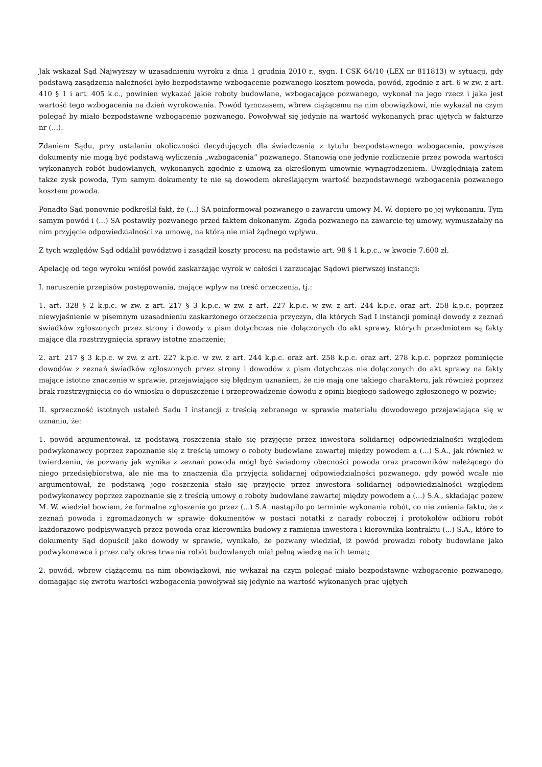Jak wskazał Sąd Najwyższy w uzasadnieniu wyroku z dnia 1 grudnia 2010 r., sygn. I CSK 64/10 (LEX nr 811813) w sytuacji, gdy podstawą zasądzenia należności było bezpodstawne wzbogacenie pozwanego kosztem powoda, powód, zgodnie z art. 6 w zw. z art. 410 § 1 i art. 405 k.c., powinien wykazać jakie roboty budowlane, wzbogacające pozwanego, wykonał na jego rzecz i jaka jest wartość tego wzbogacenia na dzień wyrokowania. Powód tymczasem, wbrew ciążącemu na nim obowiązkowi, nie wykazał na czym polegać by miało bezpodstawne wzbogacenie pozwanego. Powoływał się jedynie na wartość wykonanych prac ujętych w fakturze nr (...).
Zdaniem Sądu, przy ustalaniu okoliczności decydujących dla świadczenia z tytułu bezpodstawnego wzbogacenia, powyższe dokumenty nie mogą być podstawą wyliczenia „wzbogacenia” pozwanego. Stanowią one jedynie rozliczenie przez powoda wartości wykonanych robót budowlanych, wykonanych zgodnie z umową za określonym umownie wynagrodzeniem. Uwzględniają zatem także zysk powoda, Tym samym dokumenty te nie są dowodem określającym wartość bezpodstawnego wzbogacenia pozwanego kosztem powoda.
Ponadto Sąd ponownie podkreślił fakt, że (...) SA poinformował pozwanego o zawarciu umowy M. W. dopiero po jej wykonaniu. Tym samym powód i (...) SA postawiły pozwanego przed faktem dokonanym. Zgoda pozwanego na zawarcie tej umowy, wymuszałaby na nim przyjęcie odpowiedzialności za umowę, na którą nie miał żądnego wpływu.
Z tych względów Sąd oddalił powództwo i zasądził koszty procesu na podstawie art. 98 § 1 k.p.c., w kwocie 7.600 zł.
Apelację od tego wyroku wniósł powód zaskarżając wyrok w całości i zarzucając Sądowi pierwszej instancji:
I. naruszenie przepisów postępowania, mające wpływ na treść orzeczenia, tj.:
1. art. 328 § 2 k.p.c. w zw. z art. 217 § 3 k.p.c. w zw. z art. 227 k.p.c. w zw. z art. 244 k.p.c. oraz art. 258 k.p.c. poprzez niewyjaśnienie w pisemnym uzasadnieniu zaskarżonego orzeczenia przyczyn, dla których Sąd I instancji pominął dowody z zeznań świadków zgłoszonych przez strony i dowody z pism dotychczas nie dołączonych do akt sprawy, których przedmiotem są fakty mające dla rozstrzygnięcia sprawy istotne znaczenie;
2. art. 217 § 3 k.p.c. w zw. z art. 227 k.p.c. w zw. z art. 244 k.p.c. oraz art. 258 k.p.c. oraz art. 278 k.p.c. poprzez pominięcie dowodów z zeznań świadków zgłoszonych przez strony i dowodów z pism dotychczas nie dołączonych do akt sprawy na fakty mające istotne znaczenie w sprawie, przejawiające się błędnym uznaniem, że nie mają one takiego charakteru, jak również poprzez brak rozstrzygnięcia co do wniosku o dopuszczenie i przeprowadzenie dowodu z opinii biegłego sądowego zgłoszonego w pozwie;
II. sprzeczność istotnych ustaleń Sadu I instancji z treścią zebranego w sprawie materiału dowodowego przejawiająca się w uznaniu, że:
1. powód argumentował, iż podstawą roszczenia stało się przyjęcie przez inwestora solidarnej odpowiedzialności względem podwykonawcy poprzez zapoznanie się z treścią umowy o roboty budowlane zawartej między powodem a (...) S.A., jak również w twierdzeniu, że pozwany jak wynika z zeznań powoda mógł być świadomy obecności powoda oraz pracowników należącego do niego przedsiębiorstwa, ale nie ma to znaczenia dla przyjęcia solidarnej odpowiedzialności pozwanego, gdy powód wcale nie argumentował, że podstawą jego roszczenia stało się przyjęcie przez inwestora solidarnej odpowiedzialności względem podwykonawcy poprzez zapoznanie się z treścią umowy o roboty budowlane zawartej między powodem a (...) S.A., składając pozew M. W. wiedział bowiem, że formalne zgłoszenie go przez (...) S.A. nastąpiło po terminie wykonania robót, co nie zmienia faktu, że z zeznań powoda i zgromadzonych w sprawie dokumentów w postaci notatki z narady roboczej i protokołów odbioru robót każdorazowo podpisywanych przez powoda oraz kierownika budowy z ramienia inwestora i kierownika kontraktu (...) S.A., które to dokumenty Sąd dopuścił jako dowody w sprawie, wynikało, że pozwany wiedział, iż powód prowadzi roboty budowlane jako podwykonawca i przez cały okres trwania robót budowlanych miał pełną wiedzę na ich temat;
2. powód, wbrew ciążącemu na nim obowiązkowi, nie wykazał na czym polegać miało bezpodstawne wzbogacenie pozwanego, domagając się zwrotu wartości wzbogacenia powoływał się jedynie na wartość wykonanych prac ujętych